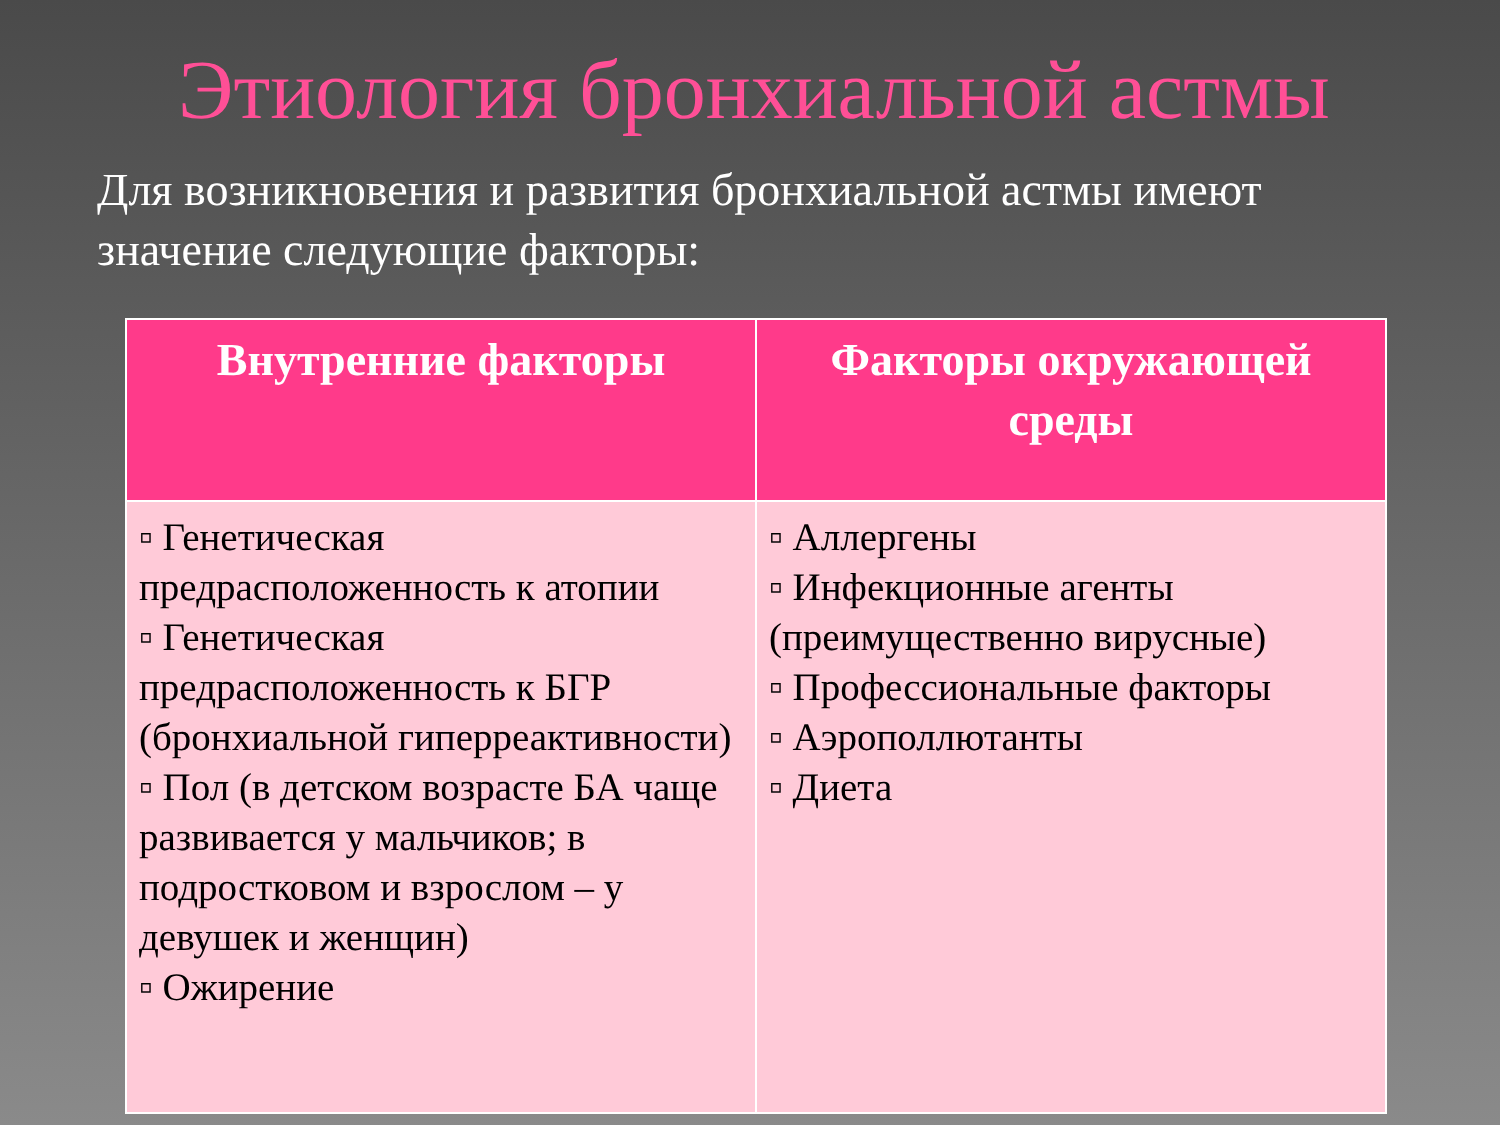Этиология бронхиальной астмы
Для возникновения и развития бронхиальной астмы имеют значение следующие факторы:
| Внутренние факторы | Факторы окружающей среды |
| --- | --- |
| ▫ Генетическая предрасположенность к атопии ▫ Генетическая предрасположенность к БГР (бронхиальной гиперреактивности) ▫ Пол (в детском возрасте БА чаще развивается у мальчиков; в подростковом и взрослом – у девушек и женщин) ▫ Ожирение | ▫ Аллергены ▫ Инфекционные агенты (преимущественно вирусные) ▫ Профессиональные факторы ▫ Аэрополлютанты ▫ Диета |